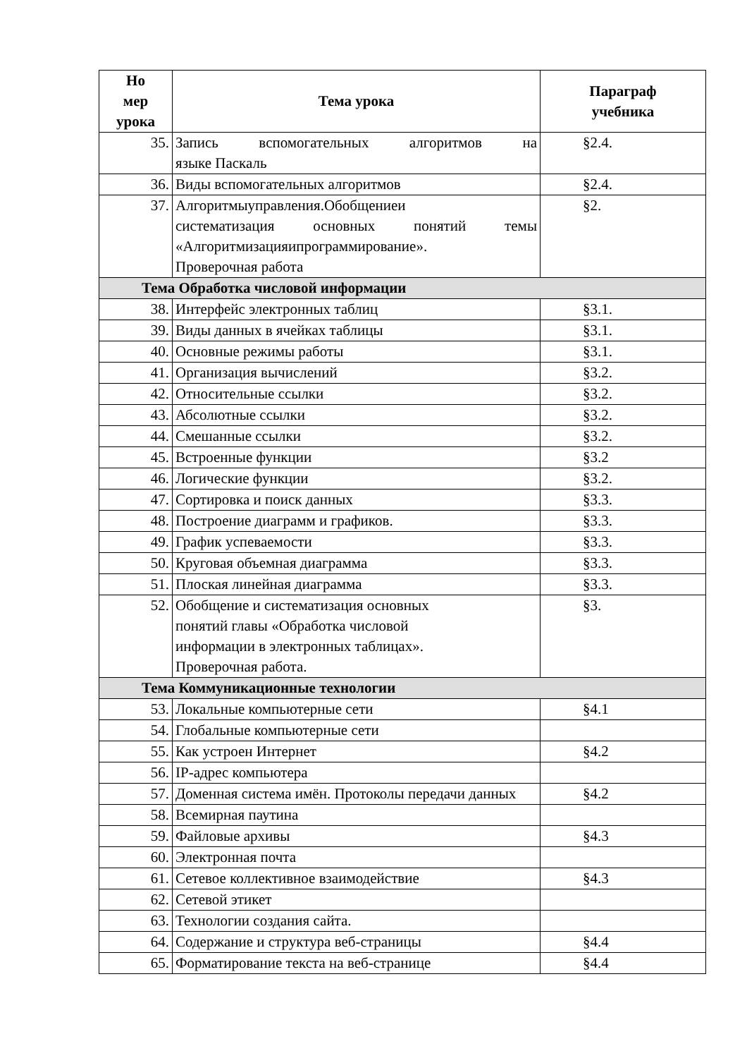| Но мер урока | Тема урока | Параграф учебника |
| --- | --- | --- |
| 35. | Запись вспомогательных алгоритмов на языке Паскаль | §2.4. |
| 36. | Виды вспомогательных алгоритмов | §2.4. |
| 37. | Алгоритмыуправления.Обобщениеи систематизация основных понятий темы «Алгоритмизацияипрограммирование». Проверочная работа | §2. |
| Тема Обработка числовой информации | | |
| 38. | Интерфейс электронных таблиц | §3.1. |
| 39. | Виды данных в ячейках таблицы | §3.1. |
| 40. | Основные режимы работы | §3.1. |
| 41. | Организация вычислений | §3.2. |
| 42. | Относительные ссылки | §3.2. |
| 43. | Абсолютные ссылки | §3.2. |
| 44. | Смешанные ссылки | §3.2. |
| 45. | Встроенные функции | §3.2 |
| 46. | Логические функции | §3.2. |
| 47. | Сортировка и поиск данных | §3.3. |
| 48. | Построение диаграмм и графиков. | §3.3. |
| 49. | График успеваемости | §3.3. |
| 50. | Круговая объемная диаграмма | §3.3. |
| 51. | Плоская линейная диаграмма | §3.3. |
| 52. | Обобщение и систематизация основных понятий главы «Обработка числовой информации в электронных таблицах». Проверочная работа. | §3. |
| Тема Коммуникационные технологии | | |
| 53. | Локальные компьютерные сети | §4.1 |
| 54. | Глобальные компьютерные сети | |
| 55. | Как устроен Интернет | §4.2 |
| 56. | IP-адрес компьютера | |
| 57. | Доменная система имён. Протоколы передачи данных | §4.2 |
| 58. | Всемирная паутина | |
| 59. | Файловые архивы | §4.3 |
| 60. | Электронная почта | |
| 61. | Сетевое коллективное взаимодействие | §4.3 |
| 62. | Сетевой этикет | |
| 63. | Технологии создания сайта. | |
| 64. | Содержание и структура веб-страницы | §4.4 |
| 65. | Форматирование текста на веб-странице | §4.4 |